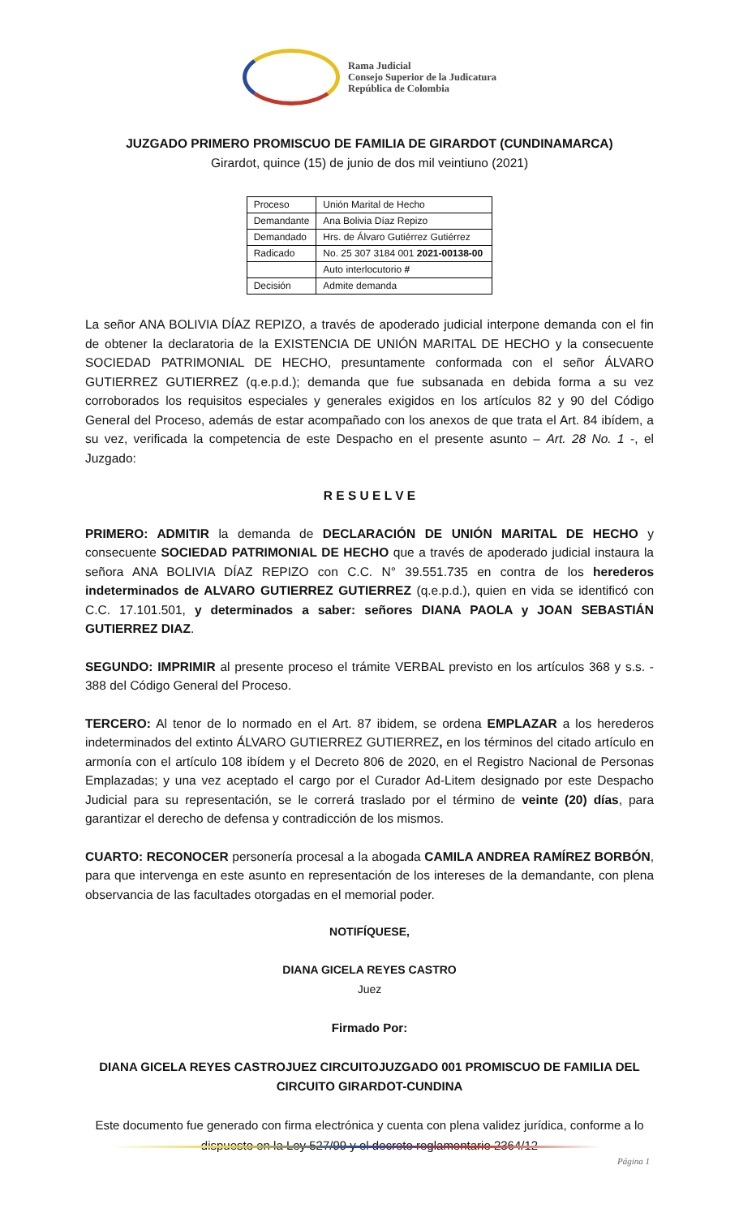Rama Judicial
Consejo Superior de la Judicatura
República de Colombia
JUZGADO PRIMERO PROMISCUO DE FAMILIA DE GIRARDOT (CUNDINAMARCA)
Girardot, quince (15) de junio de dos mil veintiuno (2021)
| Proceso | Unión Marital de Hecho |
| Demandante | Ana Bolivia Díaz Repizo |
| Demandado | Hrs. de Álvaro Gutiérrez Gutiérrez |
| Radicado | No. 25 307 3184 001 2021-00138-00 |
| | Auto interlocutorio # |
| Decisión | Admite demanda |
La señor ANA BOLIVIA DÍAZ REPIZO, a través de apoderado judicial interpone demanda con el fin de obtener la declaratoria de la EXISTENCIA DE UNIÓN MARITAL DE HECHO y la consecuente SOCIEDAD PATRIMONIAL DE HECHO, presuntamente conformada con el señor ÁLVARO GUTIERREZ GUTIERREZ (q.e.p.d.); demanda que fue subsanada en debida forma a su vez corroborados los requisitos especiales y generales exigidos en los artículos 82 y 90 del Código General del Proceso, además de estar acompañado con los anexos de que trata el Art. 84 ibídem, a su vez, verificada la competencia de este Despacho en el presente asunto – Art. 28 No. 1 -, el Juzgado:
R E S U E L V E
PRIMERO: ADMITIR la demanda de DECLARACIÓN DE UNIÓN MARITAL DE HECHO y consecuente SOCIEDAD PATRIMONIAL DE HECHO que a través de apoderado judicial instaura la señora ANA BOLIVIA DÍAZ REPIZO con C.C. N° 39.551.735 en contra de los herederos indeterminados de ALVARO GUTIERREZ GUTIERREZ (q.e.p.d.), quien en vida se identificó con C.C. 17.101.501, y determinados a saber: señores DIANA PAOLA y JOAN SEBASTIÁN GUTIERREZ DIAZ.
SEGUNDO: IMPRIMIR al presente proceso el trámite VERBAL previsto en los artículos 368 y s.s. - 388 del Código General del Proceso.
TERCERO: Al tenor de lo normado en el Art. 87 ibidem, se ordena EMPLAZAR a los herederos indeterminados del extinto ÁLVARO GUTIERREZ GUTIERREZ, en los términos del citado artículo en armonía con el artículo 108 ibídem y el Decreto 806 de 2020, en el Registro Nacional de Personas Emplazadas; y una vez aceptado el cargo por el Curador Ad-Litem designado por este Despacho Judicial para su representación, se le correrá traslado por el término de veinte (20) días, para garantizar el derecho de defensa y contradicción de los mismos.
CUARTO: RECONOCER personería procesal a la abogada CAMILA ANDREA RAMÍREZ BORBÓN, para que intervenga en este asunto en representación de los intereses de la demandante, con plena observancia de las facultades otorgadas en el memorial poder.
NOTIFÍQUESE,
DIANA GICELA REYES CASTRO
Juez
Firmado Por:
DIANA GICELA REYES CASTROJUEZ CIRCUITOJUZGADO 001 PROMISCUO DE FAMILIA DEL CIRCUITO GIRARDOT-CUNDINA
Este documento fue generado con firma electrónica y cuenta con plena validez jurídica, conforme a lo dispuesto en la Ley 527/99 y el decreto reglamentario 2364/12
Página 1